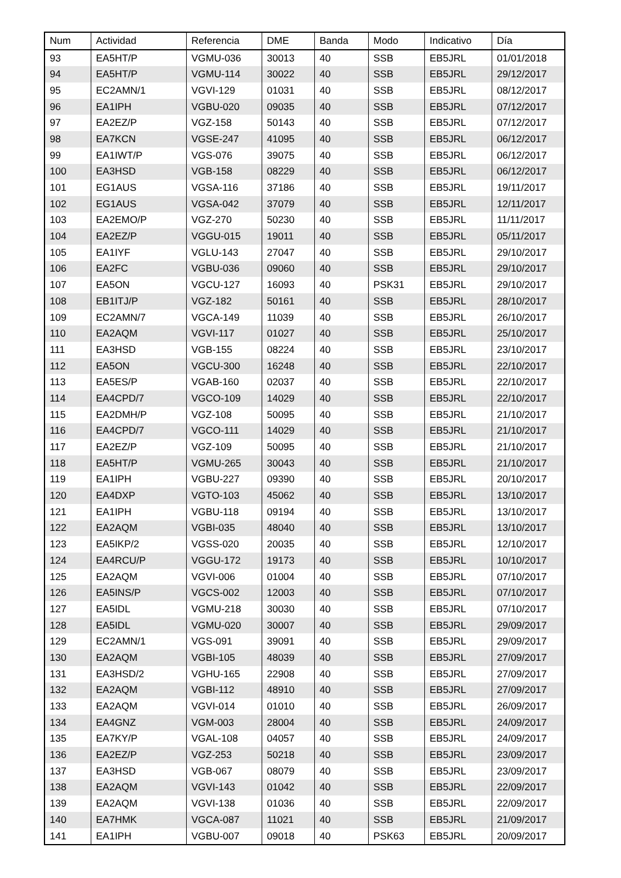| Num | Actividad | Referencia | DME | Banda | Modo | Indicativo | Día |
| --- | --- | --- | --- | --- | --- | --- | --- |
| 93 | EA5HT/P | VGMU-036 | 30013 | 40 | SSB | EB5JRL | 01/01/2018 |
| 94 | EA5HT/P | VGMU-114 | 30022 | 40 | SSB | EB5JRL | 29/12/2017 |
| 95 | EC2AMN/1 | VGVI-129 | 01031 | 40 | SSB | EB5JRL | 08/12/2017 |
| 96 | EA1IPH | VGBU-020 | 09035 | 40 | SSB | EB5JRL | 07/12/2017 |
| 97 | EA2EZ/P | VGZ-158 | 50143 | 40 | SSB | EB5JRL | 07/12/2017 |
| 98 | EA7KCN | VGSE-247 | 41095 | 40 | SSB | EB5JRL | 06/12/2017 |
| 99 | EA1IWT/P | VGS-076 | 39075 | 40 | SSB | EB5JRL | 06/12/2017 |
| 100 | EA3HSD | VGB-158 | 08229 | 40 | SSB | EB5JRL | 06/12/2017 |
| 101 | EG1AUS | VGSA-116 | 37186 | 40 | SSB | EB5JRL | 19/11/2017 |
| 102 | EG1AUS | VGSA-042 | 37079 | 40 | SSB | EB5JRL | 12/11/2017 |
| 103 | EA2EMO/P | VGZ-270 | 50230 | 40 | SSB | EB5JRL | 11/11/2017 |
| 104 | EA2EZ/P | VGGU-015 | 19011 | 40 | SSB | EB5JRL | 05/11/2017 |
| 105 | EA1IYF | VGLU-143 | 27047 | 40 | SSB | EB5JRL | 29/10/2017 |
| 106 | EA2FC | VGBU-036 | 09060 | 40 | SSB | EB5JRL | 29/10/2017 |
| 107 | EA5ON | VGCU-127 | 16093 | 40 | PSK31 | EB5JRL | 29/10/2017 |
| 108 | EB1ITJ/P | VGZ-182 | 50161 | 40 | SSB | EB5JRL | 28/10/2017 |
| 109 | EC2AMN/7 | VGCA-149 | 11039 | 40 | SSB | EB5JRL | 26/10/2017 |
| 110 | EA2AQM | VGVI-117 | 01027 | 40 | SSB | EB5JRL | 25/10/2017 |
| 111 | EA3HSD | VGB-155 | 08224 | 40 | SSB | EB5JRL | 23/10/2017 |
| 112 | EA5ON | VGCU-300 | 16248 | 40 | SSB | EB5JRL | 22/10/2017 |
| 113 | EA5ES/P | VGAB-160 | 02037 | 40 | SSB | EB5JRL | 22/10/2017 |
| 114 | EA4CPD/7 | VGCO-109 | 14029 | 40 | SSB | EB5JRL | 22/10/2017 |
| 115 | EA2DMH/P | VGZ-108 | 50095 | 40 | SSB | EB5JRL | 21/10/2017 |
| 116 | EA4CPD/7 | VGCO-111 | 14029 | 40 | SSB | EB5JRL | 21/10/2017 |
| 117 | EA2EZ/P | VGZ-109 | 50095 | 40 | SSB | EB5JRL | 21/10/2017 |
| 118 | EA5HT/P | VGMU-265 | 30043 | 40 | SSB | EB5JRL | 21/10/2017 |
| 119 | EA1IPH | VGBU-227 | 09390 | 40 | SSB | EB5JRL | 20/10/2017 |
| 120 | EA4DXP | VGTO-103 | 45062 | 40 | SSB | EB5JRL | 13/10/2017 |
| 121 | EA1IPH | VGBU-118 | 09194 | 40 | SSB | EB5JRL | 13/10/2017 |
| 122 | EA2AQM | VGBI-035 | 48040 | 40 | SSB | EB5JRL | 13/10/2017 |
| 123 | EA5IKP/2 | VGSS-020 | 20035 | 40 | SSB | EB5JRL | 12/10/2017 |
| 124 | EA4RCU/P | VGGU-172 | 19173 | 40 | SSB | EB5JRL | 10/10/2017 |
| 125 | EA2AQM | VGVI-006 | 01004 | 40 | SSB | EB5JRL | 07/10/2017 |
| 126 | EA5INS/P | VGCS-002 | 12003 | 40 | SSB | EB5JRL | 07/10/2017 |
| 127 | EA5IDL | VGMU-218 | 30030 | 40 | SSB | EB5JRL | 07/10/2017 |
| 128 | EA5IDL | VGMU-020 | 30007 | 40 | SSB | EB5JRL | 29/09/2017 |
| 129 | EC2AMN/1 | VGS-091 | 39091 | 40 | SSB | EB5JRL | 29/09/2017 |
| 130 | EA2AQM | VGBI-105 | 48039 | 40 | SSB | EB5JRL | 27/09/2017 |
| 131 | EA3HSD/2 | VGHU-165 | 22908 | 40 | SSB | EB5JRL | 27/09/2017 |
| 132 | EA2AQM | VGBI-112 | 48910 | 40 | SSB | EB5JRL | 27/09/2017 |
| 133 | EA2AQM | VGVI-014 | 01010 | 40 | SSB | EB5JRL | 26/09/2017 |
| 134 | EA4GNZ | VGM-003 | 28004 | 40 | SSB | EB5JRL | 24/09/2017 |
| 135 | EA7KY/P | VGAL-108 | 04057 | 40 | SSB | EB5JRL | 24/09/2017 |
| 136 | EA2EZ/P | VGZ-253 | 50218 | 40 | SSB | EB5JRL | 23/09/2017 |
| 137 | EA3HSD | VGB-067 | 08079 | 40 | SSB | EB5JRL | 23/09/2017 |
| 138 | EA2AQM | VGVI-143 | 01042 | 40 | SSB | EB5JRL | 22/09/2017 |
| 139 | EA2AQM | VGVI-138 | 01036 | 40 | SSB | EB5JRL | 22/09/2017 |
| 140 | EA7HMK | VGCA-087 | 11021 | 40 | SSB | EB5JRL | 21/09/2017 |
| 141 | EA1IPH | VGBU-007 | 09018 | 40 | PSK63 | EB5JRL | 20/09/2017 |